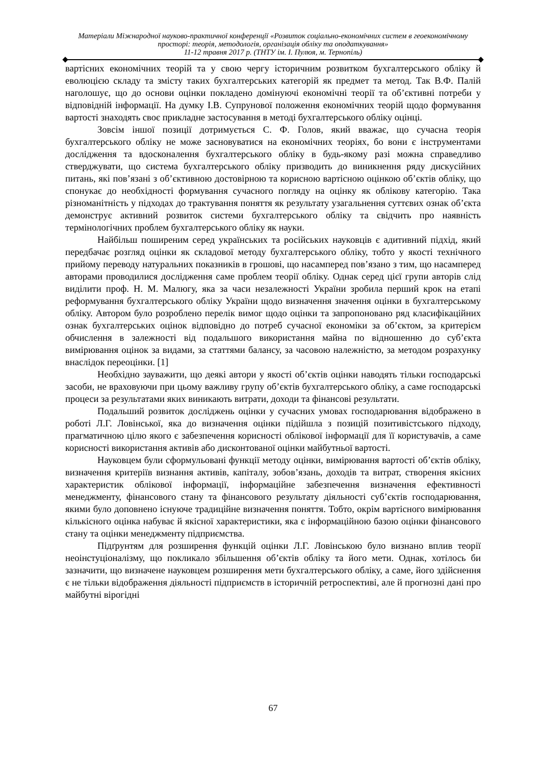Матеріали Міжнародної науково-практичної конференції «Розвиток соціально-економічних систем в геоекономічному просторі: теорія, методологія, організація обліку та оподаткування»
11-12 травня 2017 р. (ТНТУ ім. І. Пулюя, м. Тернопіль)
вартісних економічних теорій та у свою чергу історичним розвитком бухгалтерського обліку й еволюцією складу та змісту таких бухгалтерських категорій як предмет та метод. Так В.Ф. Палій наголошує, що до основи оцінки покладено домінуючі економічні теорії та об’єктивні потреби у відповідній інформації. На думку І.В. Супрунової положення економічних теорій щодо формування вартості знаходять своє прикладне застосування в методі бухгалтерського обліку оцінці.
Зовсім іншої позиції дотримується С. Ф. Голов, який вважає, що сучасна теорія бухгалтерського обліку не може засновуватися на економічних теоріях, бо вони є інструментами дослідження та вдосконалення бухгалтерського обліку в будь-якому разі можна справедливо стверджувати, що система бухгалтерського обліку призводить до виникнення ряду дискусійних питань, які пов’язані з об’єктивною достовірною та корисною вартісною оцінкою об’єктів обліку, що спонукає до необхідності формування сучасного погляду на оцінку як облікову категорію. Така різноманітність у підходах до трактування поняття як результату узагальнення суттєвих ознак об’єкта демонструє активний розвиток системи бухгалтерського обліку та свідчить про наявність термінологічних проблем бухгалтерського обліку як науки.
Найбільш поширеним серед українських та російських науковців є адитивний підхід, який передбачає розгляд оцінки як складової методу бухгалтерського обліку, тобто у якості технічного прийому переводу натуральних показників в грошові, що насамперед пов’язано з тим, що насамперед авторами проводилися дослідження саме проблем теорії обліку. Однак серед цієї групи авторів слід виділити проф. Н. М. Малюгу, яка за часи незалежності України зробила перший крок на етапі реформування бухгалтерського обліку України щодо визначення значення оцінки в бухгалтерському обліку. Автором було розроблено перелік вимог щодо оцінки та запропоновано ряд класифікаційних ознак бухгалтерських оцінок відповідно до потреб сучасної економіки за об’єктом, за критерієм обчислення в залежності від подальшого використання майна по відношенню до суб’єкта вимірювання оцінок за видами, за статтями балансу, за часовою належністю, за методом розрахунку внаслідок переоцінки. [1]
Необхідно зауважити, що деякі автори у якості об’єктів оцінки наводять тільки господарські засоби, не враховуючи при цьому важливу групу об’єктів бухгалтерського обліку, а саме господарські процеси за результатами яких виникають витрати, доходи та фінансові результати.
Подальший розвиток досліджень оцінки у сучасних умовах господарювання відображено в роботі Л.Г. Ловінської, яка до визначення оцінки підійшла з позицій позитивістського підходу, прагматичною цілю якого є забезпечення корисності облікової інформації для її користувачів, а саме корисності використання активів або дисконтованої оцінки майбутньої вартості.
Науковцем були сформульовані функції методу оцінки, вимірювання вартості об’єктів обліку, визначення критеріїв визнання активів, капіталу, зобов’язань, доходів та витрат, створення якісних характеристик облікової інформації, інформаційне забезпечення визначення ефективності менеджменту, фінансового стану та фінансового результату діяльності суб’єктів господарювання, якими було доповнено існуюче традиційне визначення поняття. Тобто, окрім вартісного вимірювання кількісного оцінка набуває й якісної характеристики, яка є інформаційною базою оцінки фінансового стану та оцінки менеджменту підприємства.
Підґрунтям для розширення функцій оцінки Л.Г. Ловінською було визнано вплив теорії неоінстуціоналізму, що покликало збільшення об’єктів обліку та його мети. Однак, хотілось би зазначити, що визначене науковцем розширення мети бухгалтерського обліку, а саме, його здійснення є не тільки відображення діяльності підприємств в історичній ретроспективі, але й прогнозні дані про майбутні вірогідні
67